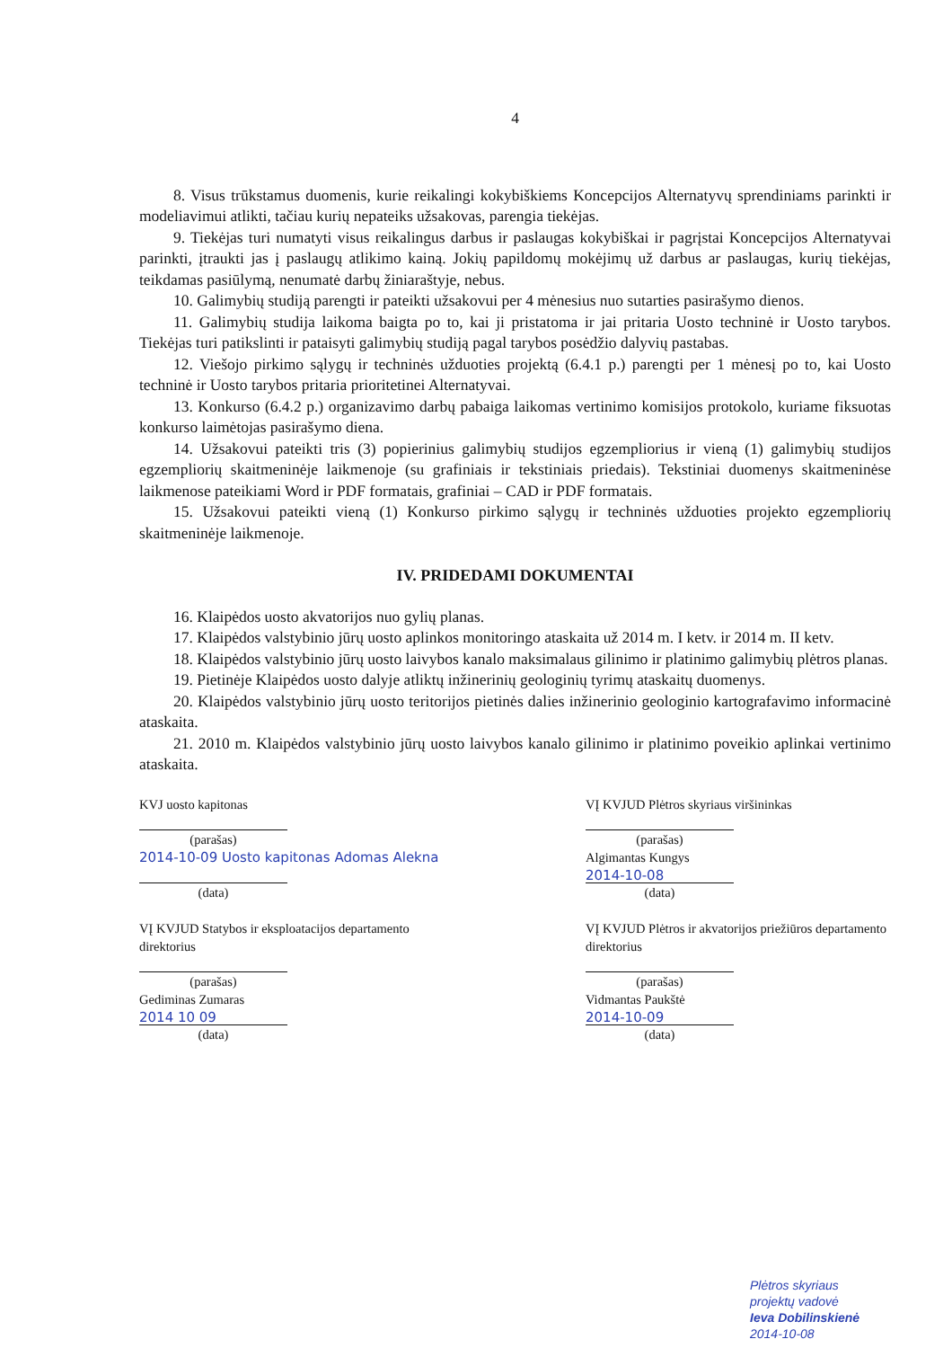4
8. Visus trūkstamus duomenis, kurie reikalingi kokybiškiems Koncepcijos Alternatyvų sprendiniams parinkti ir modeliavimui atlikti, tačiau kurių nepateiks užsakovas, parengia tiekėjas.
9. Tiekėjas turi numatyti visus reikalingus darbus ir paslaugas kokybiškai ir pagrįstai Koncepcijos Alternatyvai parinkti, įtraukti jas į paslaugų atlikimo kainą. Jokių papildomų mokėjimų už darbus ar paslaugas, kurių tiekėjas, teikdamas pasiūlymą, nenumatė darbų žiniaraštyje, nebus.
10. Galimybių studiją parengti ir pateikti užsakovui per 4 mėnesius nuo sutarties pasirašymo dienos.
11. Galimybių studija laikoma baigta po to, kai ji pristatoma ir jai pritaria Uosto techninė ir Uosto tarybos. Tiekėjas turi patikslinti ir pataisyti galimybių studiją pagal tarybos posėdžio dalyvių pastabas.
12. Viešojo pirkimo sąlygų ir techninės užduoties projektą (6.4.1 p.) parengti per 1 mėnesį po to, kai Uosto techninė ir Uosto tarybos pritaria prioritetinei Alternatyvai.
13. Konkurso (6.4.2 p.) organizavimo darbų pabaiga laikomas vertinimo komisijos protokolo, kuriame fiksuotas konkurso laimėtojas pasirašymo diena.
14. Užsakovui pateikti tris (3) popierinius galimybių studijos egzempliorius ir vieną (1) galimybių studijos egzempliorių skaitmeninėje laikmenoje (su grafiniais ir tekstiniais priedais). Tekstiniai duomenys skaitmeninėse laikmenose pateikiami Word ir PDF formatais, grafiniai – CAD ir PDF formatais.
15. Užsakovui pateikti vieną (1) Konkurso pirkimo sąlygų ir techninės užduoties projekto egzempliorių skaitmeninėje laikmenoje.
IV. PRIDEDAMI DOKUMENTAI
16. Klaipėdos uosto akvatorijos nuo gylių planas.
17. Klaipėdos valstybinio jūrų uosto aplinkos monitoringo ataskaita už 2014 m. I ketv. ir 2014 m. II ketv.
18. Klaipėdos valstybinio jūrų uosto laivybos kanalo maksimalaus gilinimo ir platinimo galimybių plėtros planas.
19. Pietinėje Klaipėdos uosto dalyje atliktų inžinerinių geologinių tyrimų ataskaitų duomenys.
20. Klaipėdos valstybinio jūrų uosto teritorijos pietinės dalies inžinerinio geologinio kartografavimo informacinė ataskaita.
21. 2010 m. Klaipėdos valstybinio jūrų uosto laivybos kanalo gilinimo ir platinimo poveikio aplinkai vertinimo ataskaita.
KVJ uosto kapitonas
(parašas)
2014-10-09 Uosto kapitonas Adomas Alekna
(data)
VĮ KVJUD Statybos ir eksploatacijos departamento direktorius
(parašas)
Gediminas Zumaras
2014 10 09
(data)
VĮ KVJUD Plėtros skyriaus viršininkas
(parašas)
Algimantas Kungys
2014-10-08
(data)
VĮ KVJUD Plėtros ir akvatorijos priežiūros departamento direktorius
(parašas)
Vidmantas Paukštė
2014-10-09
(data)
Plėtros skyriaus
projektų vadovė
Ieva Dobilinskienė
2014-10-08